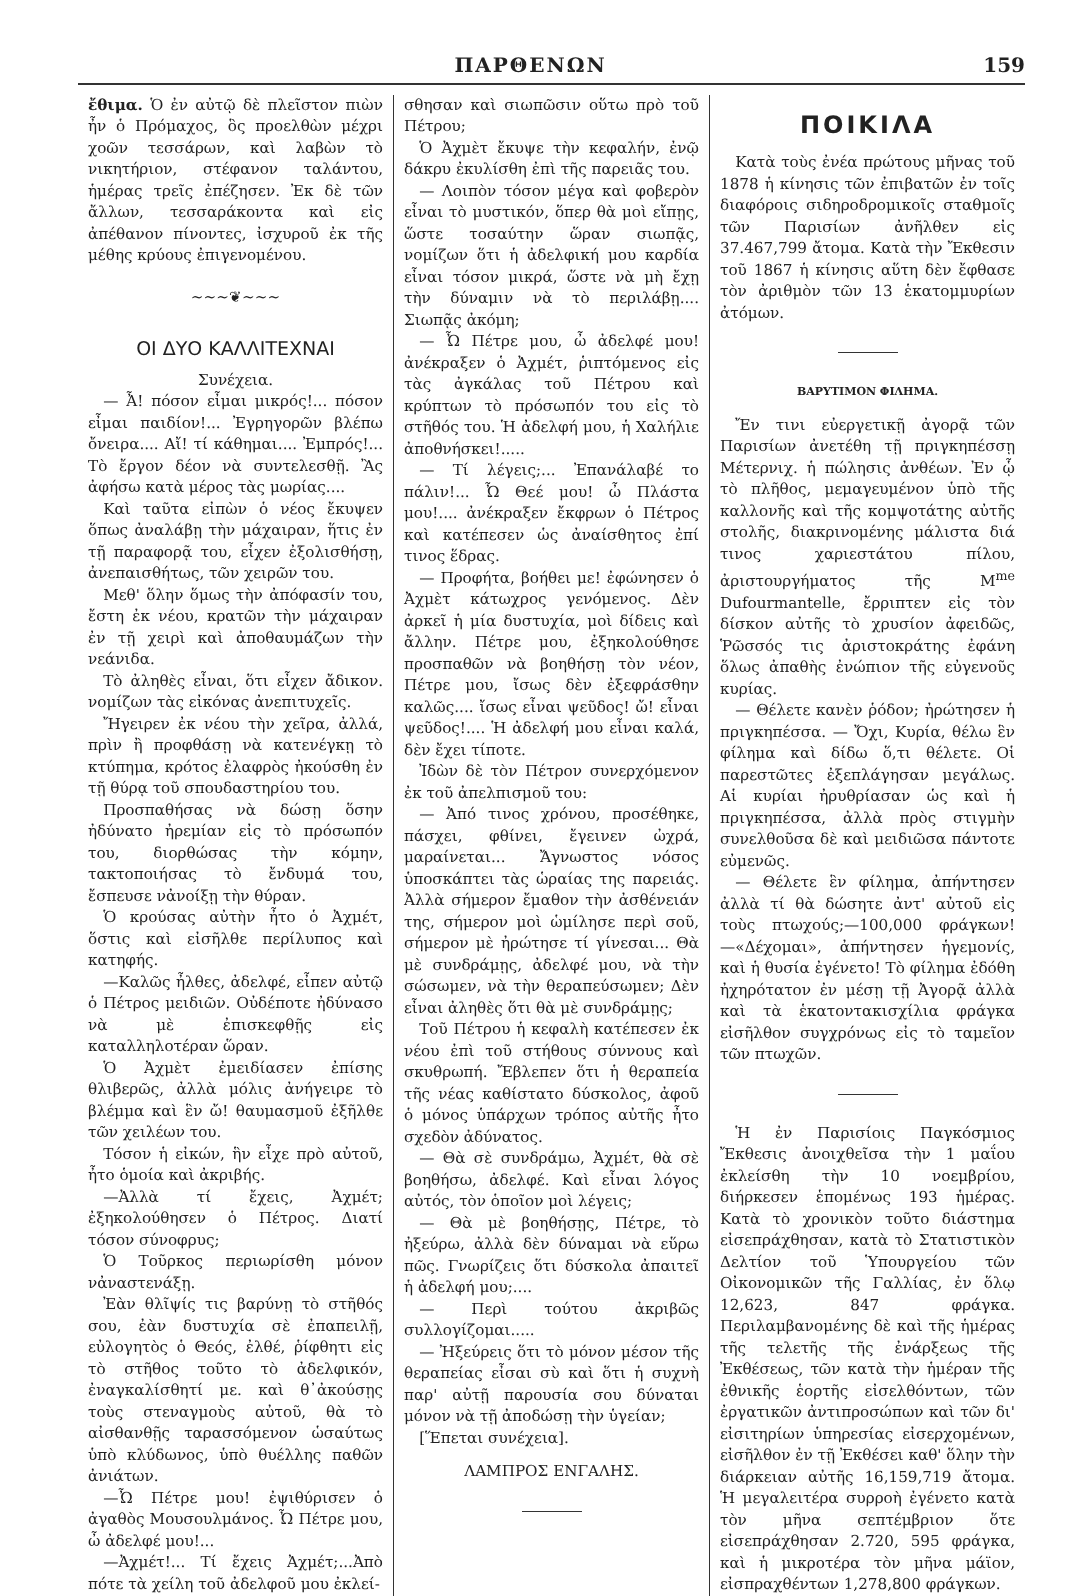ΠΑΡΘΕΝΩΝ 159
ἔθιμα. Ὁ ἐν αὐτῷ δὲ πλεῖστον πιὼν ἦν ὁ Πρόμαχος, ὃς προελθὼν μέχρι χοῶν τεσσάρων, καὶ λαβὼν τὸ νικητήριον, στέφανον ταλάντου, ἡμέρας τρεῖς ἐπέζησεν. Ἐκ δὲ τῶν ἄλλων, τεσσαράκοντα καὶ εἰς ἀπέθανον πίνοντες, ἰσχυροῦ ἐκ τῆς μέθης κρύους ἐπιγενομένου.
~~~❦~~~
ΟΙ ΔΥΟ ΚΑΛΛΙΤΕΧΝΑΙ
Συνέχεια.
— Ἆ! πόσον εἶμαι μικρός!... πόσον εἶμαι παιδίον!... Ἐγρηγορῶν βλέπω ὄνειρα.... Αἴ! τί κάθημαι.... Ἐμπρός!... Τὸ ἔργον δέον νὰ συντελεσθῇ. Ἂς ἀφήσω κατὰ μέρος τὰς μωρίας....
Καὶ ταῦτα εἰπὼν ὁ νέος ἔκυψεν ὅπως ἀναλάβῃ τὴν μάχαιραν, ἥτις ἐν τῇ παραφορᾷ του, εἶχεν ἐξολισθήσῃ, ἀνεπαισθήτως, τῶν χειρῶν του.
Μεθ' ὅλην ὅμως τὴν ἀπόφασίν του, ἔστη ἐκ νέου, κρατῶν τὴν μάχαιραν ἐν τῇ χειρὶ καὶ ἀποθαυμάζων τὴν νεάνιδα.
Τὸ ἀληθὲς εἶναι, ὅτι εἶχεν ἄδικον. νομίζων τὰς εἰκόνας ἀνεπιτυχεῖς.
Ἤγειρεν ἐκ νέου τὴν χεῖρα, ἀλλά, πρὶν ἢ προφθάσῃ νὰ κατενέγκῃ τὸ κτύπημα, κρότος ἐλαφρὸς ἠκούσθη ἐν τῇ θύρᾳ τοῦ σπουδαστηρίου του.
Προσπαθήσας νὰ δώσῃ ὅσην ἠδύνατο ἠρεμίαν εἰς τὸ πρόσωπόν του, διορθώσας τὴν κόμην, τακτοποιήσας τὸ ἔνδυμά του, ἔσπευσε νἀνοίξῃ τὴν θύραν.
Ὁ κρούσας αὐτὴν ἦτο ὁ Ἀχμέτ, ὅστις καὶ εἰσῆλθε περίλυπος καὶ κατηφής.
—Καλῶς ἦλθες, ἀδελφέ, εἶπεν αὐτῷ ὁ Πέτρος μειδιῶν. Οὐδέποτε ἠδύνασο νὰ μὲ ἐπισκεφθῇς εἰς καταλληλοτέραν ὥραν.
Ὁ Ἀχμὲτ ἐμειδίασεν ἐπίσης θλιβερῶς, ἀλλὰ μόλις ἀνήγειρε τὸ βλέμμα καὶ ἓν ὤ! θαυμασμοῦ ἐξῆλθε τῶν χειλέων του.
Τόσον ἡ εἰκών, ἣν εἶχε πρὸ αὐτοῦ, ἦτο ὁμοία καὶ ἀκριβής.
—Ἀλλὰ τί ἔχεις, Ἀχμέτ; ἐξηκολούθησεν ὁ Πέτρος. Διατί τόσον σύνοφρυς;
Ὁ Τοῦρκος περιωρίσθη μόνον νἀναστενάξῃ.
Ἐὰν θλῖψίς τις βαρύνῃ τὸ στῆθός σου, ἐὰν δυστυχία σὲ ἐπαπειλῇ, εὐλογητὸς ὁ Θεός, ἐλθέ, ῥίφθητι εἰς τὸ στῆθος τοῦτο τὸ ἀδελφικόν, ἐναγκαλίσθητί με. καὶ θ᾽ἀκούσῃς τοὺς στεναγμοὺς αὐτοῦ, θὰ τὸ αἰσθανθῇς ταρασσόμενον ὡσαύτως ὑπὸ κλύδωνος, ὑπὸ θυέλλης παθῶν ἀνιάτων.
—Ὦ Πέτρε μου! ἐψιθύρισεν ὁ ἀγαθὸς Μουσουλμάνος. Ὦ Πέτρε μου, ὦ ἀδελφέ μου!...
—Ἀχμέτ!... Τί ἔχεις Ἀχμέτ;...Ἀπὸ πότε τὰ χείλη τοῦ ἀδελφοῦ μου ἐκλεί-
σθησαν καὶ σιωπῶσιν οὕτω πρὸ τοῦ Πέτρου;
Ὁ Ἀχμὲτ ἔκυψε τὴν κεφαλήν, ἐνῷ δάκρυ ἐκυλίσθη ἐπὶ τῆς παρειᾶς του.
— Λοιπὸν τόσον μέγα καὶ φοβερὸν εἶναι τὸ μυστικόν, ὅπερ θὰ μοὶ εἴπῃς, ὥστε τοσαύτην ὥραν σιωπᾷς, νομίζων ὅτι ἡ ἀδελφική μου καρδία εἶναι τόσον μικρά, ὥστε νὰ μὴ ἔχῃ τὴν δύναμιν νὰ τὸ περιλάβῃ.... Σιωπᾷς ἀκόμη;
— Ὦ Πέτρε μου, ὦ ἀδελφέ μου! ἀνέκραξεν ὁ Ἀχμέτ, ῥιπτόμενος εἰς τὰς ἀγκάλας τοῦ Πέτρου καὶ κρύπτων τὸ πρόσωπόν του εἰς τὸ στῆθός του. Ἡ ἀδελφή μου, ἡ Χαλήλιε ἀποθνήσκει!.....
— Τί λέγεις;... Ἐπανάλαβέ το πάλιν!... Ὦ Θεέ μου! ὦ Πλάστα μου!.... ἀνέκραξεν ἔκφρων ὁ Πέτρος καὶ κατέπεσεν ὡς ἀναίσθητος ἐπί τινος ἕδρας.
— Προφήτα, βοήθει με! ἐφώνησεν ὁ Ἀχμὲτ κάτωχρος γενόμενος. Δὲν ἀρκεῖ ἡ μία δυστυχία, μοὶ δίδεις καὶ ἄλλην. Πέτρε μου, ἐξηκολούθησε προσπαθῶν νὰ βοηθήσῃ τὸν νέον, Πέτρε μου, ἴσως δὲν ἐξεφράσθην καλῶς.... ἴσως εἶναι ψεῦδος! ὤ! εἶναι ψεῦδος!.... Ἡ ἀδελφή μου εἶναι καλά, δὲν ἔχει τίποτε.
Ἰδὼν δὲ τὸν Πέτρον συνερχόμενον ἐκ τοῦ ἀπελπισμοῦ του:
— Ἀπό τινος χρόνου, προσέθηκε, πάσχει, φθίνει, ἔγεινεν ὠχρά, μαραίνεται... Ἄγνωστος νόσος ὑποσκάπτει τὰς ὡραίας της παρειάς. Ἀλλὰ σήμερον ἔμαθον τὴν ἀσθένειάν της, σήμερον μοὶ ὡμίλησε περὶ σοῦ, σήμερον μὲ ἠρώτησε τί γίνεσαι... Θὰ μὲ συνδράμῃς, ἀδελφέ μου, νὰ τὴν σώσωμεν, νὰ τὴν θεραπεύσωμεν; Δὲν εἶναι ἀληθὲς ὅτι θὰ μὲ συνδράμῃς;
Τοῦ Πέτρου ἡ κεφαλὴ κατέπεσεν ἐκ νέου ἐπὶ τοῦ στήθους σύννους καὶ σκυθρωπή. Ἔβλεπεν ὅτι ἡ θεραπεία τῆς νέας καθίστατο δύσκολος, ἀφοῦ ὁ μόνος ὑπάρχων τρόπος αὐτῆς ἦτο σχεδὸν ἀδύνατος.
— Θὰ σὲ συνδράμω, Ἀχμέτ, θὰ σὲ βοηθήσω, ἀδελφέ. Καὶ εἶναι λόγος αὐτός, τὸν ὁποῖον μοὶ λέγεις;
— Θὰ μὲ βοηθήσῃς, Πέτρε, τὸ ἠξεύρω, ἀλλὰ δὲν δύναμαι νὰ εὕρω πῶς. Γνωρίζεις ὅτι δύσκολα ἀπαιτεῖ ἡ ἀδελφή μου;....
— Περὶ τούτου ἀκριβῶς συλλογίζομαι.....
— Ἠξεύρεις ὅτι τὸ μόνον μέσον τῆς θεραπείας εἶσαι σὺ καὶ ὅτι ἡ συχνὴ παρ' αὐτῇ παρουσία σου δύναται μόνον νὰ τῇ ἀποδώσῃ τὴν ὑγείαν;
[Ἕπεται συνέχεια].
ΛΑΜΠΡΟΣ ΕΝΓΑΛΗΣ.
ΠΟΙΚΙΛΑ
Κατὰ τοὺς ἐνέα πρώτους μῆνας τοῦ 1878 ἡ κίνησις τῶν ἐπιβατῶν ἐν τοῖς διαφόροις σιδηροδρομικοῖς σταθμοῖς τῶν Παρισίων ἀνῆλθεν εἰς 37.467,799 ἄτομα. Κατὰ τὴν Ἔκθεσιν τοῦ 1867 ἡ κίνησις αὕτη δὲν ἔφθασε τὸν ἀριθμὸν τῶν 13 ἑκατομμυρίων ἀτόμων.
ΒΑΡΥΤΙΜΟΝ ΦΙΛΗΜΑ.
Ἔν τινι εὐεργετικῇ ἀγορᾷ τῶν Παρισίων ἀνετέθη τῇ πριγκηπέσσῃ Μέτερνιχ. ἡ πώλησις ἀνθέων. Ἐν ᾧ τὸ πλῆθος, μεμαγευμένον ὑπὸ τῆς καλλονῆς καὶ τῆς κομψοτάτης αὐτῆς στολῆς, διακρινομένης μάλιστα διά τινος χαριεστάτου πίλου, ἀριστουργήματος τῆς M<sup>me</sup> Dufourmantelle, ἔρριπτεν εἰς τὸν δίσκον αὐτῆς τὸ χρυσίον ἀφειδῶς, Ῥῶσσός τις ἀριστοκράτης ἐφάνη ὅλως ἀπαθὴς ἐνώπιον τῆς εὐγενοῦς κυρίας.
— Θέλετε κανὲν ῥόδον; ἠρώτησεν ἡ πριγκηπέσσα. — Ὄχι, Κυρία, θέλω ἓν φίλημα καὶ δίδω ὅ,τι θέλετε. Οἱ παρεστῶτες ἐξεπλάγησαν μεγάλως. Αἱ κυρίαι ἠρυθρίασαν ὡς καὶ ἡ πριγκηπέσσα, ἀλλὰ πρὸς στιγμὴν συνελθοῦσα δὲ καὶ μειδιῶσα πάντοτε εὐμενῶς.
— Θέλετε ἓν φίλημα, ἀπήντησεν ἀλλὰ τί θὰ δώσητε ἀντ' αὐτοῦ εἰς τοὺς πτωχούς;—100,000 φράγκων!—«Δέχομαι», ἀπήντησεν ἡγεμονίς, καὶ ἡ θυσία ἐγένετο! Τὸ φίλημα ἐδόθη ἠχηρότατον ἐν μέσῃ τῇ Ἀγορᾷ ἀλλὰ καὶ τὰ ἑκατοντακισχίλια φράγκα εἰσῆλθον συγχρόνως εἰς τὸ ταμεῖον τῶν πτωχῶν.
Ἡ ἐν Παρισίοις Παγκόσμιος Ἔκθεσις ἀνοιχθεῖσα τὴν 1 μαΐου ἐκλείσθη τὴν 10 νοεμβρίου, διήρκεσεν ἑπομένως 193 ἡμέρας. Κατὰ τὸ χρονικὸν τοῦτο διάστημα εἰσεπράχθησαν, κατὰ τὸ Στατιστικὸν Δελτίον τοῦ Ὑπουργείου τῶν Οἰκονομικῶν τῆς Γαλλίας, ἐν ὅλῳ 12,623, 847 φράγκα. Περιλαμβανομένης δὲ καὶ τῆς ἡμέρας τῆς τελετῆς τῆς ἐνάρξεως τῆς Ἐκθέσεως, τῶν κατὰ τὴν ἡμέραν τῆς ἐθνικῆς ἑορτῆς εἰσελθόντων, τῶν ἐργατικῶν ἀντιπροσώπων καὶ τῶν δι' εἰσιτηρίων ὑπηρεσίας εἰσερχομένων, εἰσῆλθον ἐν τῇ Ἐκθέσει καθ' ὅλην τὴν διάρκειαν αὐτῆς 16,159,719 ἄτομα. Ἡ μεγαλειτέρα συρροὴ ἐγένετο κατὰ τὸν μῆνα σεπτέμβριον ὅτε εἰσεπράχθησαν 2.720, 595 φράγκα, καὶ ἡ μικροτέρα τὸν μῆνα μάϊον, εἰσπραχθέντων 1,278,800 φράγκων.